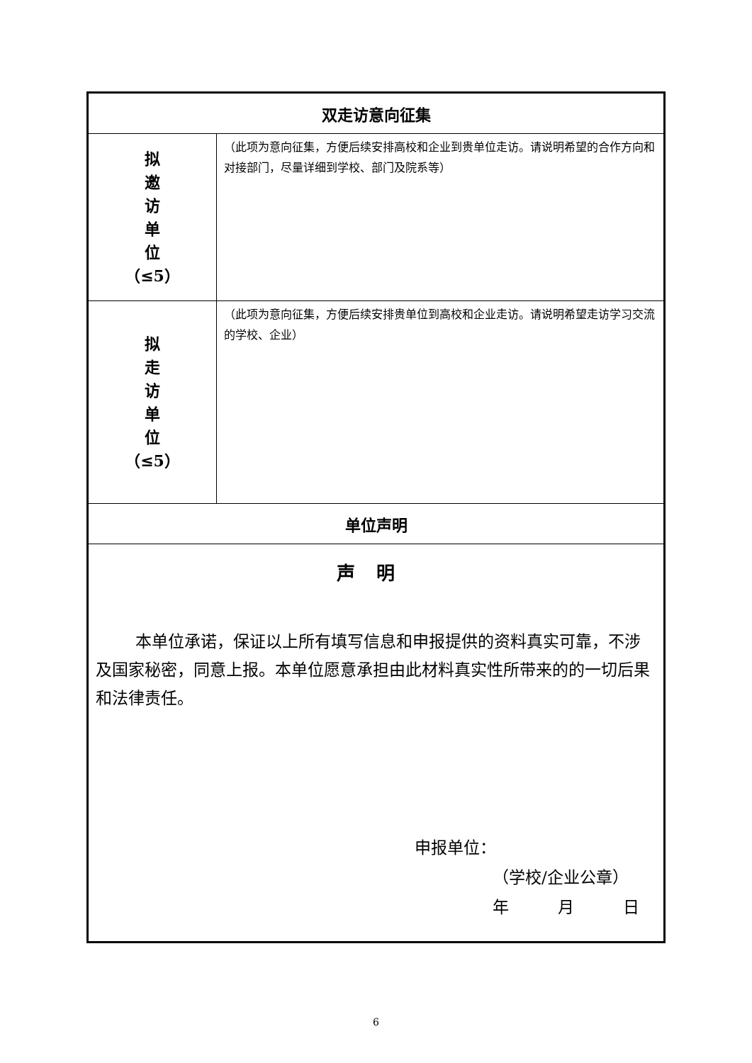| 双走访意向征集 | |
| 拟 邀 访 单 位 （≤5） | （此项为意向征集，方便后续安排高校和企业到贵单位走访。请说明希望的合作方向和对接部门，尽量详细到学校、部门及院系等） |
| 拟 走 访 单 位 （≤5） | （此项为意向征集，方便后续安排贵单位到高校和企业走访。请说明希望走访学习交流的学校、企业） |
| 单位声明 | |
| 声明 本单位承诺，保证以上所有填写信息和申报提供的资料真实可靠，不涉及国家秘密，同意上报。本单位愿意承担由此材料真实性所带来的的一切后果和法律责任。 申报单位： （学校/企业公章） 年 月 日 | |
6